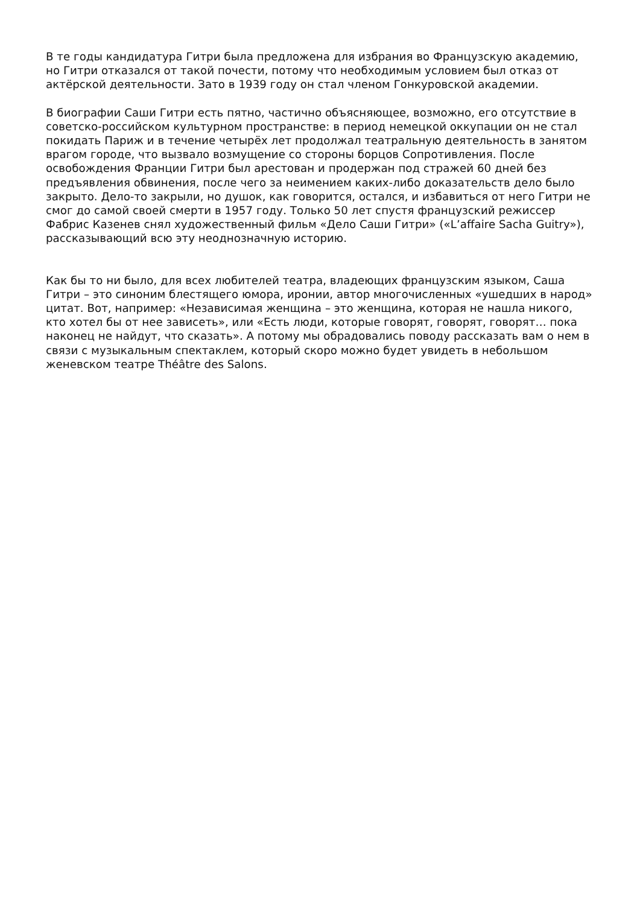В те годы кандидатура Гитри была предложена для избрания во Французскую академию, но Гитри отказался от такой почести, потому что необходимым условием был отказ от актёрской деятельности. Зато в 1939 году он стал членом Гонкуровской академии.
В биографии Саши Гитри есть пятно, частично объясняющее, возможно, его отсутствие в советско-российском культурном пространстве: в период немецкой оккупации он не стал покидать Париж и в течение четырёх лет продолжал театральную деятельность в занятом врагом городе, что вызвало возмущение со стороны борцов Сопротивления. После освобождения Франции Гитри был арестован и продержан под стражей 60 дней без предъявления обвинения, после чего за неимением каких-либо доказательств дело было закрыто. Дело-то закрыли, но душок, как говорится, остался, и избавиться от него Гитри не смог до самой своей смерти в 1957 году. Только 50 лет спустя французский режиссер Фабрис Казенев снял художественный фильм «Дело Саши Гитри» («L’affaire Sacha Guitry»), рассказывающий всю эту неоднозначную историю.
Как бы то ни было, для всех любителей театра, владеющих французским языком, Саша Гитри – это синоним блестящего юмора, иронии, автор многочисленных «ушедших в народ» цитат. Вот, например: «Независимая женщина – это женщина, которая не нашла никого, кто хотел бы от нее зависеть», или «Есть люди, которые говорят, говорят, говорят… пока наконец не найдут, что сказать». А потому мы обрадовались поводу рассказать вам о нем в связи с музыкальным спектаклем, который скоро можно будет увидеть в небольшом женевском театре Théâtre des Salons.